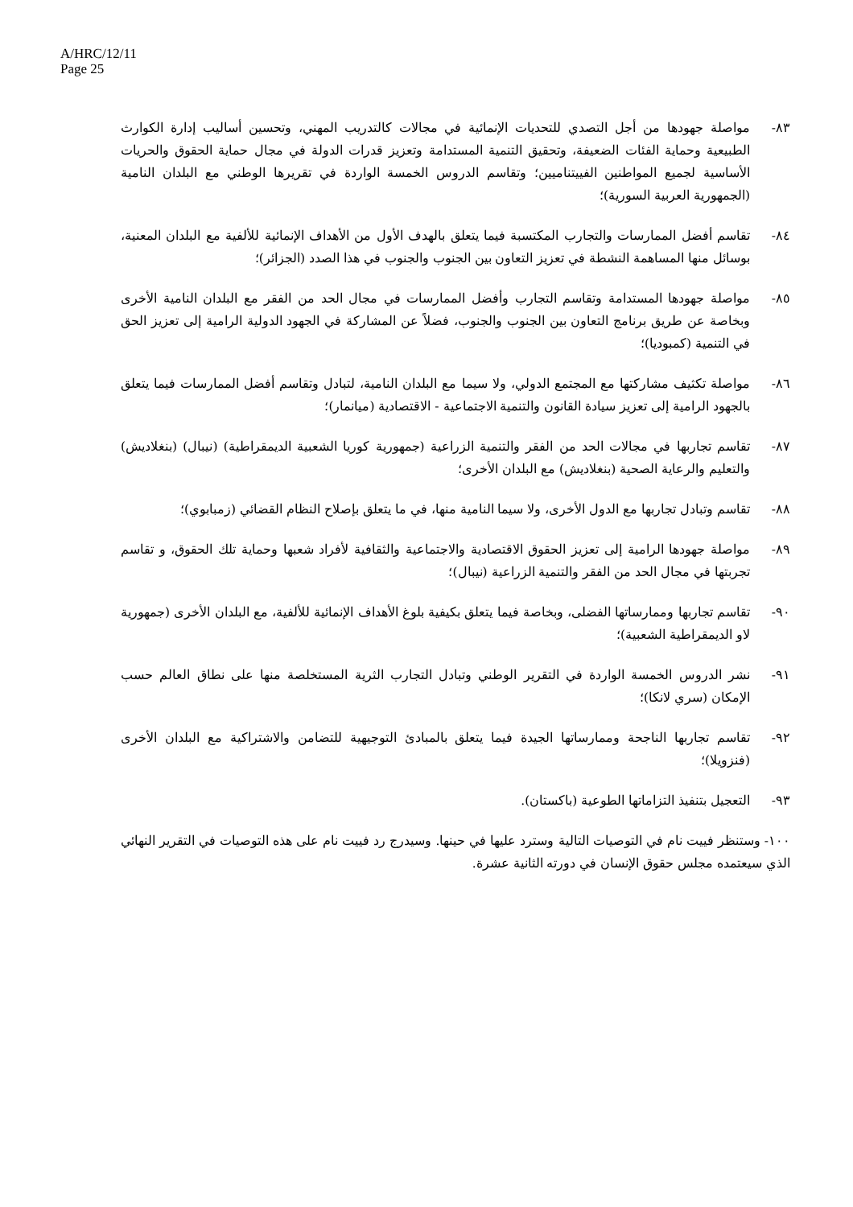A/HRC/12/11
Page 25
٨٣- مواصلة جهودها من أجل التصدي للتحديات الإنمائية في مجالات كالتدريب المهني، وتحسين أساليب إدارة الكوارث الطبيعية وحماية الفئات الضعيفة، وتحقيق التنمية المستدامة وتعزيز قدرات الدولة في مجال حماية الحقوق والحريات الأساسية لجميع المواطنين الفييتناميين؛ وتقاسم الدروس الخمسة الواردة في تقريرها الوطني مع البلدان النامية (الجمهورية العربية السورية)؛
٨٤- تقاسم أفضل الممارسات والتجارب المكتسبة فيما يتعلق بالهدف الأول من الأهداف الإنمائية للألفية مع البلدان المعنية، بوسائل منها المساهمة النشطة في تعزيز التعاون بين الجنوب والجنوب في هذا الصدد (الجزائر)؛
٨٥- مواصلة جهودها المستدامة وتقاسم التجارب وأفضل الممارسات في مجال الحد من الفقر مع البلدان النامية الأخرى وبخاصة عن طريق برنامج التعاون بين الجنوب والجنوب، فضلاً عن المشاركة في الجهود الدولية الرامية إلى تعزيز الحق في التنمية (كمبوديا)؛
٨٦- مواصلة تكثيف مشاركتها مع المجتمع الدولي، ولا سيما مع البلدان النامية، لتبادل وتقاسم أفضل الممارسات فيما يتعلق بالجهود الرامية إلى تعزيز سيادة القانون والتنمية الاجتماعية - الاقتصادية (ميانمار)؛
٨٧- تقاسم تجاربها في مجالات الحد من الفقر والتنمية الزراعية (جمهورية كوريا الشعبية الديمقراطية) (نيبال) (بنغلاديش) والتعليم والرعاية الصحية (بنغلاديش) مع البلدان الأخرى؛
٨٨- تقاسم وتبادل تجاربها مع الدول الأخرى، ولا سيما النامية منها، في ما يتعلق بإصلاح النظام القضائي (زمبابوي)؛
٨٩- مواصلة جهودها الرامية إلى تعزيز الحقوق الاقتصادية والاجتماعية والثقافية لأفراد شعبها وحماية تلك الحقوق، و تقاسم تجربتها في مجال الحد من الفقر والتنمية الزراعية (نيبال)؛
٩٠- تقاسم تجاربها وممارساتها الفضلى، وبخاصة فيما يتعلق بكيفية بلوغ الأهداف الإنمائية للألفية، مع البلدان الأخرى (جمهورية لاو الديمقراطية الشعبية)؛
٩١- نشر الدروس الخمسة الواردة في التقرير الوطني وتبادل التجارب الثرية المستخلصة منها على نطاق العالم حسب الإمكان (سري لانكا)؛
٩٢- تقاسم تجاربها الناجحة وممارساتها الجيدة فيما يتعلق بالمبادئ التوجيهية للتضامن والاشتراكية مع البلدان الأخرى (فنزويلا)؛
٩٣- التعجيل بتنفيذ التزاماتها الطوعية (باكستان).
١٠٠- وستنظر فييت نام في التوصيات التالية وسترد عليها في حينها. وسيدرج رد فييت نام على هذه التوصيات في التقرير النهائي الذي سيعتمده مجلس حقوق الإنسان في دورته الثانية عشرة.